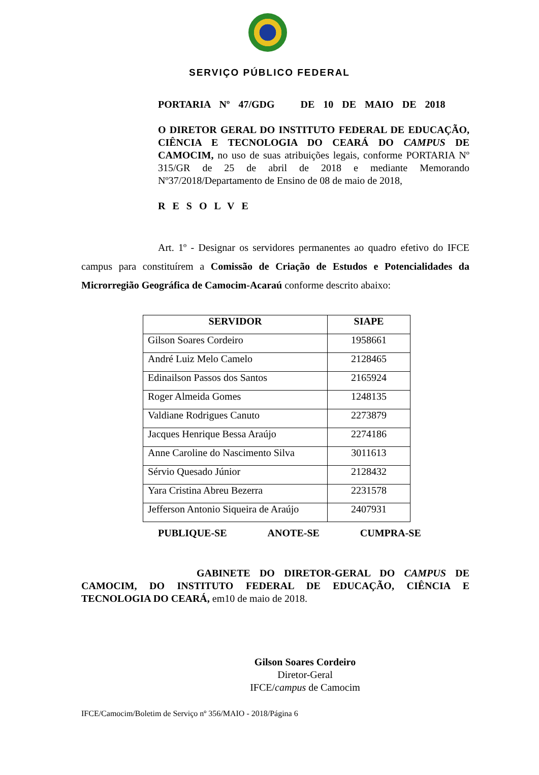SERVIÇO PÚBLICO FEDERAL
PORTARIA Nº 47/GDG DE 10 DE MAIO DE 2018
O DIRETOR GERAL DO INSTITUTO FEDERAL DE EDUCAÇÃO, CIÊNCIA E TECNOLOGIA DO CEARÁ DO CAMPUS DE CAMOCIM, no uso de suas atribuições legais, conforme PORTARIA Nº 315/GR de 25 de abril de 2018 e mediante Memorando Nº37/2018/Departamento de Ensino de 08 de maio de 2018,
RESOLVE
Art. 1º - Designar os servidores permanentes ao quadro efetivo do IFCE campus para constituírem a Comissão de Criação de Estudos e Potencialidades da Microrregião Geográfica de Camocim-Acaraú conforme descrito abaixo:
| SERVIDOR | SIAPE |
| --- | --- |
| Gilson Soares Cordeiro | 1958661 |
| André Luiz Melo Camelo | 2128465 |
| Edinailson Passos dos Santos | 2165924 |
| Roger Almeida Gomes | 1248135 |
| Valdiane Rodrigues Canuto | 2273879 |
| Jacques Henrique Bessa Araújo | 2274186 |
| Anne Caroline do Nascimento Silva | 3011613 |
| Sérvio Quesado Júnior | 2128432 |
| Yara Cristina Abreu Bezerra | 2231578 |
| Jefferson Antonio Siqueira de Araújo | 2407931 |
PUBLIQUE-SE ANOTE-SE CUMPRA-SE
GABINETE DO DIRETOR-GERAL DO CAMPUS DE CAMOCIM, DO INSTITUTO FEDERAL DE EDUCAÇÃO, CIÊNCIA E TECNOLOGIA DO CEARÁ, em10 de maio de 2018.
Gilson Soares Cordeiro
Diretor-Geral
IFCE/campus de Camocim
IFCE/Camocim/Boletim de Serviço nº 356/MAIO - 2018/Página 6